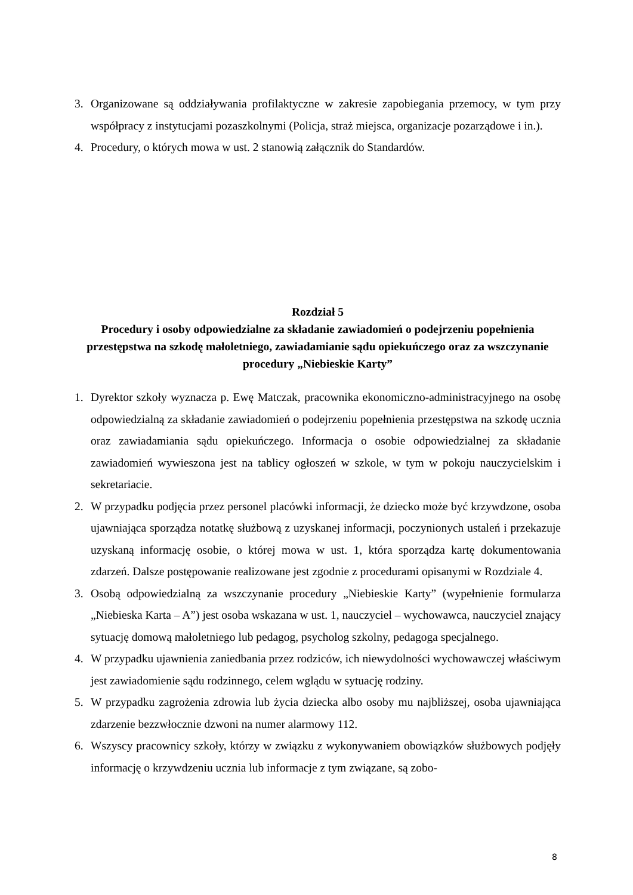3. Organizowane są oddziaływania profilaktyczne w zakresie zapobiegania przemocy, w tym przy współpracy z instytucjami pozaszkolnymi (Policja, straż miejsca, organizacje poza­rządowe i in.).
4. Procedury, o których mowa w ust. 2 stanowią załącznik do Standardów.
Rozdział 5
Procedury i osoby odpowiedzialne za składanie zawiadomień o podejrzeniu popełnienia przestępstwa na szkodę małoletniego, zawiadamianie sądu opiekuńczego oraz za wszczynanie procedury „Niebieskie Karty”
1. Dyrektor szkoły wyznacza p. Ewę Matczak, pracownika ekonomiczno-administracyjnego na osobę odpowiedzialną za składanie zawiadomień o podejrzeniu popełnienia przestęp­stwa na szkodę ucznia oraz zawiadamiania sądu opiekuńczego. Informacja o osobie odpo­wiedzialnej za składanie zawiadomień wywieszona jest na tablicy ogłoszeń w szkole, w tym w pokoju nauczycielskim i sekretariacie.
2. W przypadku podjęcia przez personel placówki informacji, że dziecko może być krzyw­dzone, osoba ujawniająca sporządza notatkę służbową z uzyskanej informacji, poczynio­nych ustaleń i przekazuje uzyskaną informację osobie, o której mowa w ust. 1, która spo­rządza kartę dokumentowania zdarzeń. Dalsze postępowanie realizowane jest zgodnie z procedurami opisanymi w Rozdziale 4.
3. Osobą odpowiedzialną za wszczynanie procedury „Niebieskie Karty” (wypełnienie formu­larza „Niebieska Karta – A”) jest osoba wskazana w ust. 1, nauczyciel – wychowawca, na­uczyciel znający sytuację domową małoletniego lub pedagog, psycholog szkolny, pedago­ga specjalnego.
4. W przypadku ujawnienia zaniedbania przez rodziców, ich niewydolności wychowawczej właściwym jest zawiadomienie sądu rodzinnego, celem wglądu w sytuację rodziny.
5. W przypadku zagrożenia zdrowia lub życia dziecka albo osoby mu najbliższej, osoba ujawniająca zdarzenie bezzwłocznie dzwoni na numer alarmowy 112.
6. Wszyscy pracownicy szkoły, którzy w związku z wykonywaniem obowiązków służbo­wych podjęły informację o krzywdzeniu ucznia lub informacje z tym związane, są zobo-
8